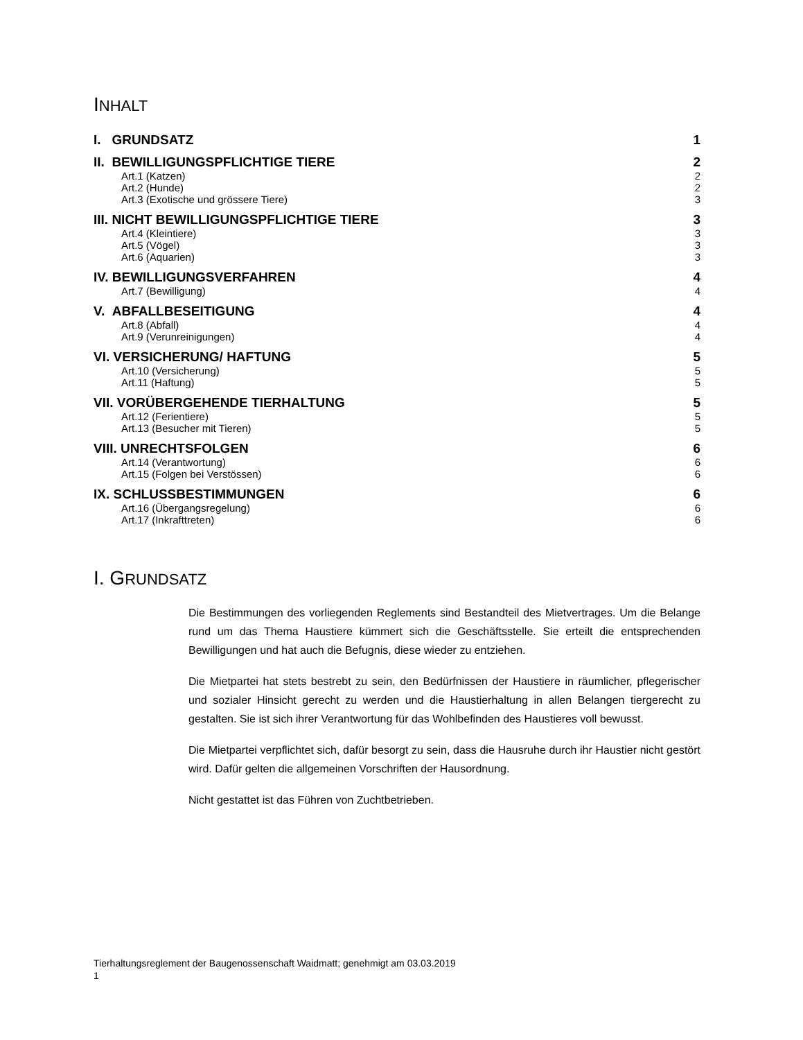INHALT
| I. GRUNDSATZ | 1 |
| II. BEWILLIGUNGSPFLICHTIGE TIERE | 2 |
| Art.1 (Katzen) | 2 |
| Art.2 (Hunde) | 2 |
| Art.3 (Exotische und grössere Tiere) | 3 |
| III. NICHT BEWILLIGUNGSPFLICHTIGE TIERE | 3 |
| Art.4 (Kleintiere) | 3 |
| Art.5 (Vögel) | 3 |
| Art.6 (Aquarien) | 3 |
| IV. BEWILLIGUNGSVERFAHREN | 4 |
| Art.7 (Bewilligung) | 4 |
| V. ABFALLBESEITIGUNG | 4 |
| Art.8 (Abfall) | 4 |
| Art.9 (Verunreinigungen) | 4 |
| VI. VERSICHERUNG/ HAFTUNG | 5 |
| Art.10 (Versicherung) | 5 |
| Art.11 (Haftung) | 5 |
| VII. VORÜBERGEHENDE TIERHALTUNG | 5 |
| Art.12 (Ferientiere) | 5 |
| Art.13 (Besucher mit Tieren) | 5 |
| VIII. UNRECHTSFOLGEN | 6 |
| Art.14 (Verantwortung) | 6 |
| Art.15 (Folgen bei Verstössen) | 6 |
| IX. SCHLUSSBESTIMMUNGEN | 6 |
| Art.16 (Übergangsregelung) | 6 |
| Art.17 (Inkrafttreten) | 6 |
I. GRUNDSATZ
Die Bestimmungen des vorliegenden Reglements sind Bestandteil des Mietvertrages. Um die Belange rund um das Thema Haustiere kümmert sich die Geschäftsstelle. Sie erteilt die entsprechenden Bewilligungen und hat auch die Befugnis, diese wieder zu entziehen.
Die Mietpartei hat stets bestrebt zu sein, den Bedürfnissen der Haustiere in räumlicher, pflegerischer und sozialer Hinsicht gerecht zu werden und die Haustierhaltung in allen Belangen tiergerecht zu gestalten. Sie ist sich ihrer Verantwortung für das Wohlbefinden des Haustieres voll bewusst.
Die Mietpartei verpflichtet sich, dafür besorgt zu sein, dass die Hausruhe durch ihr Haustier nicht gestört wird. Dafür gelten die allgemeinen Vorschriften der Hausordnung.
Nicht gestattet ist das Führen von Zuchtbetrieben.
Tierhaltungsreglement der Baugenossenschaft Waidmatt; genehmigt am 03.03.2019
1